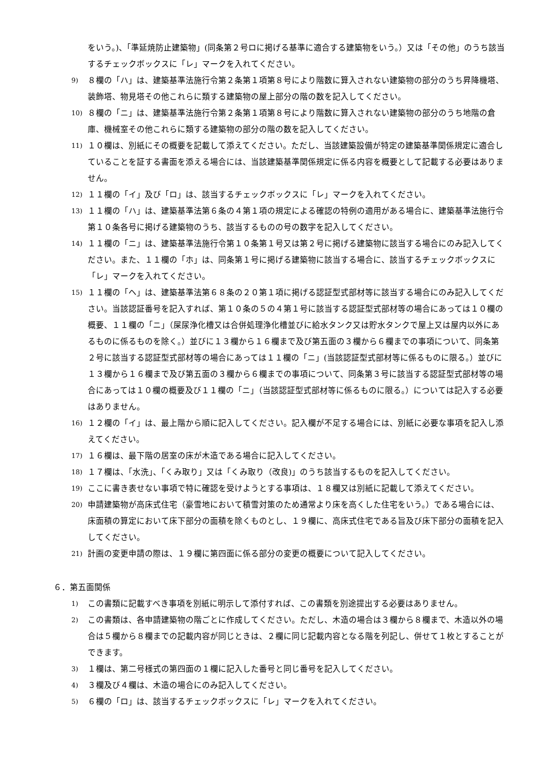をいう。)、「準延焼防止建築物」(同条第２号ロに掲げる基準に適合する建築物をいう。）又は「その他」のうち該当するチェックボックスに「レ」マークを入れてください。
9) ８欄の「ハ」は、建築基準法施行令第２条第１項第８号により階数に算入されない建築物の部分のうち昇降機塔、装飾塔、物見塔その他これらに類する建築物の屋上部分の階の数を記入してください。
10) ８欄の「ニ」は、建築基準法施行令第２条第１項第８号により階数に算入されない建築物の部分のうち地階の倉庫、機械室その他これらに類する建築物の部分の階の数を記入してください。
11) １０欄は、別紙にその概要を記載して添えてください。ただし、当該建築設備が特定の建築基準関係規定に適合していることを証する書面を添える場合には、当該建築基準関係規定に係る内容を概要として記載する必要はありません。
12) １１欄の「イ」及び「ロ」は、該当するチェックボックスに「レ」マークを入れてください。
13) １１欄の「ハ」は、建築基準法第６条の４第１項の規定による確認の特例の適用がある場合に、建築基準法施行令第１０条各号に掲げる建築物のうち、該当するものの号の数字を記入してください。
14) １１欄の「ニ」は、建築基準法施行令第１０条第１号又は第２号に掲げる建築物に該当する場合にのみ記入してください。また、１１欄の「ホ」は、同条第１号に掲げる建築物に該当する場合に、該当するチェックボックスに「レ」マークを入れてください。
15) １１欄の「ヘ」は、建築基準法第６８条の２０第１項に掲げる認証型式部材等に該当する場合にのみ記入してください。当該認証番号を記入すれば、第１０条の５の４第１号に該当する認証型式部材等の場合にあっては１０欄の概要、１１欄の「ニ」（屎尿浄化槽又は合併処理浄化槽並びに給水タンク又は貯水タンクで屋上又は屋内以外にあるものに係るものを除く。）並びに１３欄から１６欄まで及び第五面の３欄から６欄までの事項について、同条第２号に該当する認証型式部材等の場合にあっては１１欄の「ニ」(当該認証型式部材等に係るものに限る。）並びに１３欄から１６欄まで及び第五面の３欄から６欄までの事項について、同条第３号に該当する認証型式部材等の場合にあっては１０欄の概要及び１１欄の「ニ」（当該認証型式部材等に係るものに限る。）については記入する必要はありません。
16) １２欄の「イ」は、最上階から順に記入してください。記入欄が不足する場合には、別紙に必要な事項を記入し添えてください。
17) １６欄は、最下階の居室の床が木造である場合に記入してください。
18) １７欄は、「水洗」、「くみ取り」又は「くみ取り（改良)」のうち該当するものを記入してください。
19) ここに書き表せない事項で特に確認を受けようとする事項は、１８欄又は別紙に記載して添えてください。
20) 申請建築物が高床式住宅（豪雪地において積雪対策のため通常より床を高くした住宅をいう。）である場合には、床面積の算定において床下部分の面積を除くものとし、１９欄に、高床式住宅である旨及び床下部分の面積を記入してください。
21) 計画の変更申請の際は、１９欄に第四面に係る部分の変更の概要について記入してください。
６．第五面関係
1) この書類に記載すべき事項を別紙に明示して添付すれば、この書類を別途提出する必要はありません。
2) この書類は、各申請建築物の階ごとに作成してください。ただし、木造の場合は３欄から８欄まで、木造以外の場合は５欄から８欄までの記載内容が同じときは、２欄に同じ記載内容となる階を列記し、併せて１枚とすることができます。
3) １欄は、第二号様式の第四面の１欄に記入した番号と同じ番号を記入してください。
4) ３欄及び４欄は、木造の場合にのみ記入してください。
5) ６欄の「ロ」は、該当するチェックボックスに「レ」マークを入れてください。